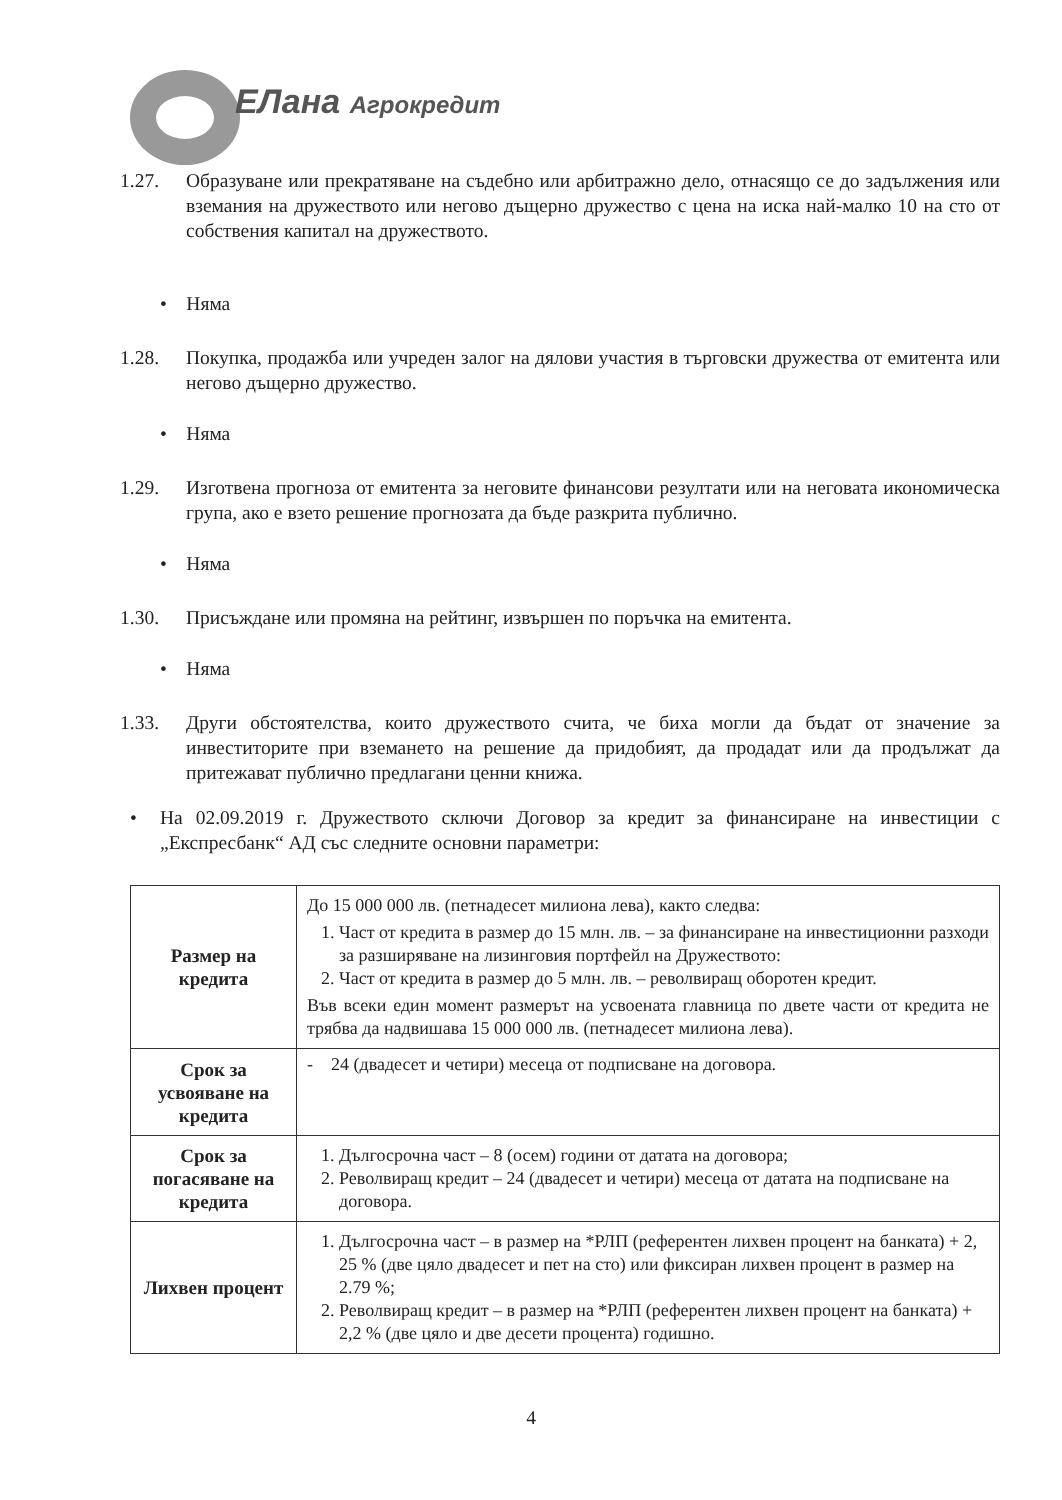ЕЛана Агрокредит
1.27. Образуване или прекратяване на съдебно или арбитражно дело, отнасящо се до задължения или вземания на дружеството или негово дъщерно дружество с цена на иска най-малко 10 на сто от собствения капитал на дружеството.
• Няма
1.28. Покупка, продажба или учреден залог на дялови участия в търговски дружества от емитента или негово дъщерно дружество.
• Няма
1.29. Изготвена прогноза от емитента за неговите финансови резултати или на неговата икономическа група, ако е взето решение прогнозата да бъде разкрита публично.
• Няма
1.30. Присъждане или промяна на рейтинг, извършен по поръчка на емитента.
• Няма
1.33. Други обстоятелства, които дружеството счита, че биха могли да бъдат от значение за инвеститорите при вземането на решение да придобият, да продадат или да продължат да притежават публично предлагани ценни книжа.
• На 02.09.2019 г. Дружеството сключи Договор за кредит за финансиране на инвестиции с „Експресбанк“ АД със следните основни параметри:
| Размер на кредита | До 15 000 000 лв. (петнадесет милиона лева), както следва: 1. Част от кредита в размер до 15 млн. лв. – за финансиране на инвестиционни разходи за разширяване на лизинговия портфейл на Дружеството: 2. Част от кредита в размер до 5 млн. лв. – револвиращ оборотен кредит. Във всеки един момент размерът на усвоената главница по двете части от кредита не трябва да надвишава 15 000 000 лв. (петнадесет милиона лева). |
| Срок за усвояване на кредита | - 24 (двадесет и четири) месеца от подписване на договора. |
| Срок за погасяване на кредита | 1. Дългосрочна част – 8 (осем) години от датата на договора; 2. Револвиращ кредит – 24 (двадесет и четири) месеца от датата на подписване на договора. |
| Лихвен процент | 1. Дългосрочна част – в размер на *РЛП (референтен лихвен процент на банката) + 2, 25 % (две цяло двадесет и пет на сто) или фиксиран лихвен процент в размер на 2.79 %; 2. Револвиращ кредит – в размер на *РЛП (референтен лихвен процент на банката) + 2,2 % (две цяло и две десети процента) годишно. |
4